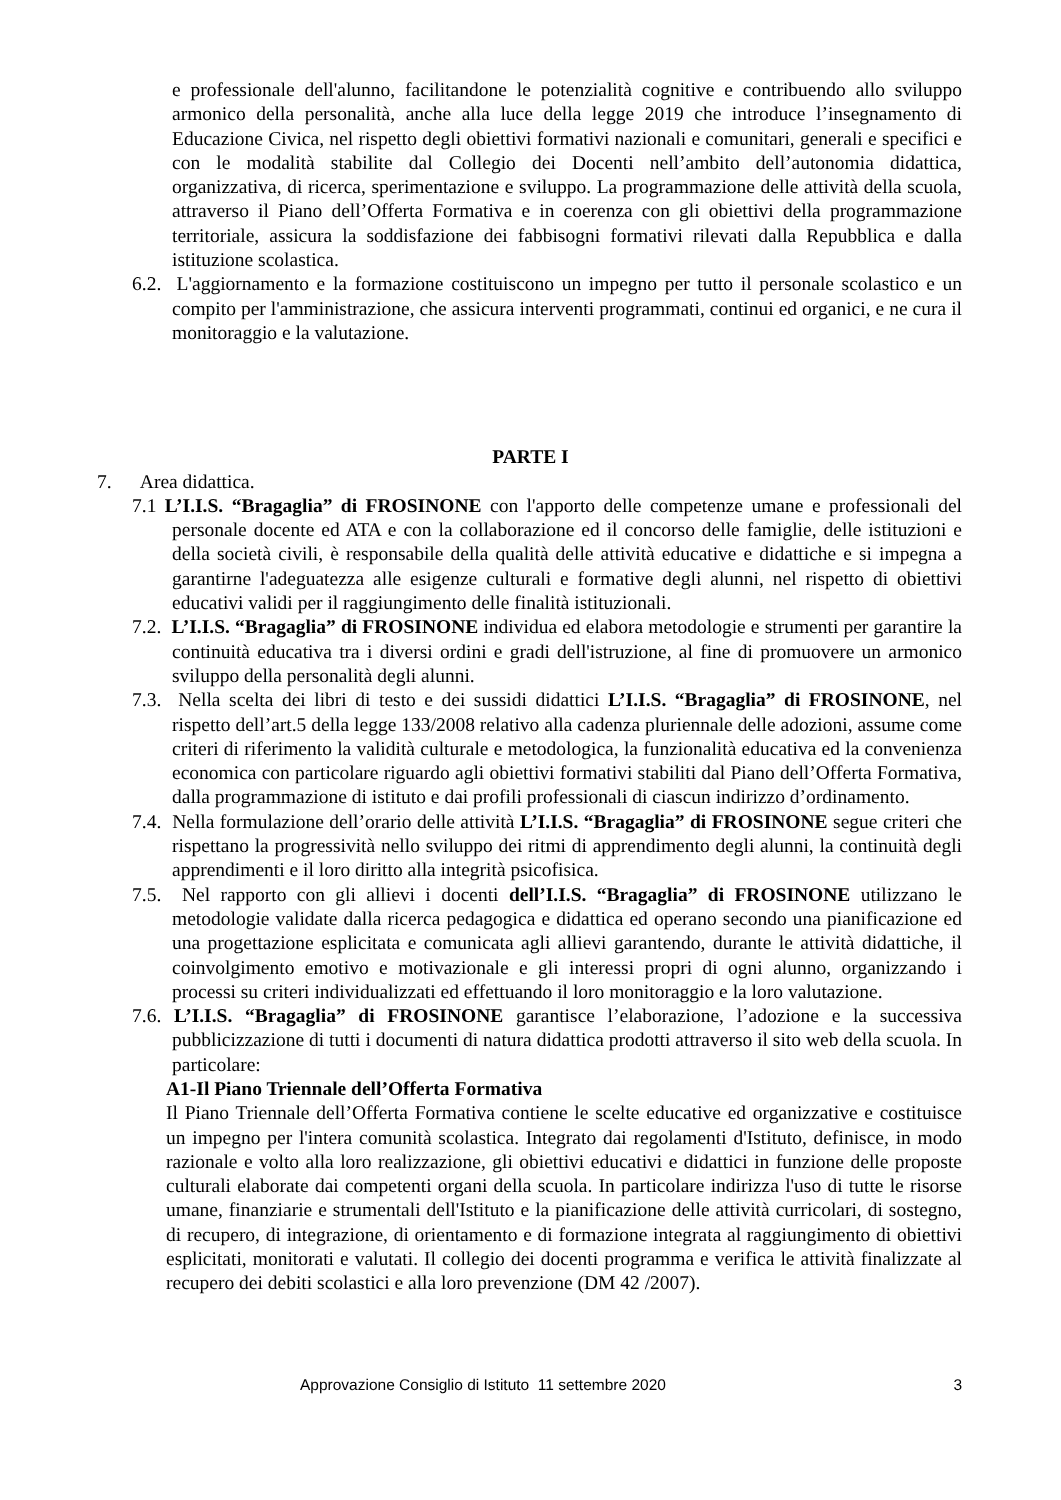e professionale dell'alunno, facilitandone le potenzialità cognitive e contribuendo allo sviluppo armonico della personalità, anche alla luce della legge 2019 che introduce l’insegnamento di Educazione Civica, nel rispetto degli obiettivi formativi nazionali e comunitari, generali e specifici e con le modalità stabilite dal Collegio dei Docenti nell’ambito dell’autonomia didattica, organizzativa, di ricerca, sperimentazione e sviluppo. La programmazione delle attività della scuola, attraverso il Piano dell’Offerta Formativa e in coerenza con gli obiettivi della programmazione territoriale, assicura la soddisfazione dei fabbisogni formativi rilevati dalla Repubblica e dalla istituzione scolastica.
6.2. L'aggiornamento e la formazione costituiscono un impegno per tutto il personale scolastico e un compito per l'amministrazione, che assicura interventi programmati, continui ed organici, e ne cura il monitoraggio e la valutazione.
PARTE I
7. Area didattica.
7.1 L’I.I.S. “Bragaglia” di FROSINONE con l'apporto delle competenze umane e professionali del personale docente ed ATA e con la collaborazione ed il concorso delle famiglie, delle istituzioni e della società civili, è responsabile della qualità delle attività educative e didattiche e si impegna a garantirne l'adeguatezza alle esigenze culturali e formative degli alunni, nel rispetto di obiettivi educativi validi per il raggiungimento delle finalità istituzionali.
7.2. L’I.I.S. “Bragaglia” di FROSINONE individua ed elabora metodologie e strumenti per garantire la continuità educativa tra i diversi ordini e gradi dell'istruzione, al fine di promuovere un armonico sviluppo della personalità degli alunni.
7.3. Nella scelta dei libri di testo e dei sussidi didattici L’I.I.S. “Bragaglia” di FROSINONE, nel rispetto dell’art.5 della legge 133/2008 relativo alla cadenza pluriennale delle adozioni, assume come criteri di riferimento la validità culturale e metodologica, la funzionalità educativa ed la convenienza economica con particolare riguardo agli obiettivi formativi stabiliti dal Piano dell’Offerta Formativa, dalla programmazione di istituto e dai profili professionali di ciascun indirizzo d’ordinamento.
7.4. Nella formulazione dell’orario delle attività L’I.I.S. “Bragaglia” di FROSINONE segue criteri che rispettano la progressività nello sviluppo dei ritmi di apprendimento degli alunni, la continuità degli apprendimenti e il loro diritto alla integrità psicofisica.
7.5. Nel rapporto con gli allievi i docenti dell’I.I.S. “Bragaglia” di FROSINONE utilizzano le metodologie validate dalla ricerca pedagogica e didattica ed operano secondo una pianificazione ed una progettazione esplicitata e comunicata agli allievi garantendo, durante le attività didattiche, il coinvolgimento emotivo e motivazionale e gli interessi propri di ogni alunno, organizzando i processi su criteri individualizzati ed effettuando il loro monitoraggio e la loro valutazione.
7.6. L’I.I.S. “Bragaglia” di FROSINONE garantisce l’elaborazione, l’adozione e la successiva pubblicizzazione di tutti i documenti di natura didattica prodotti attraverso il sito web della scuola. In particolare:
A1-Il Piano Triennale dell’Offerta Formativa
Il Piano Triennale dell’Offerta Formativa contiene le scelte educative ed organizzative e costituisce un impegno per l'intera comunità scolastica. Integrato dai regolamenti d'Istituto, definisce, in modo razionale e volto alla loro realizzazione, gli obiettivi educativi e didattici in funzione delle proposte culturali elaborate dai competenti organi della scuola. In particolare indirizza l'uso di tutte le risorse umane, finanziarie e strumentali dell'Istituto e la pianificazione delle attività curricolari, di sostegno, di recupero, di integrazione, di orientamento e di formazione integrata al raggiungimento di obiettivi esplicitati, monitorati e valutati. Il collegio dei docenti programma e verifica le attività finalizzate al recupero dei debiti scolastici e alla loro prevenzione (DM 42 /2007).
Approvazione Consiglio di Istituto 11 settembre 2020 3